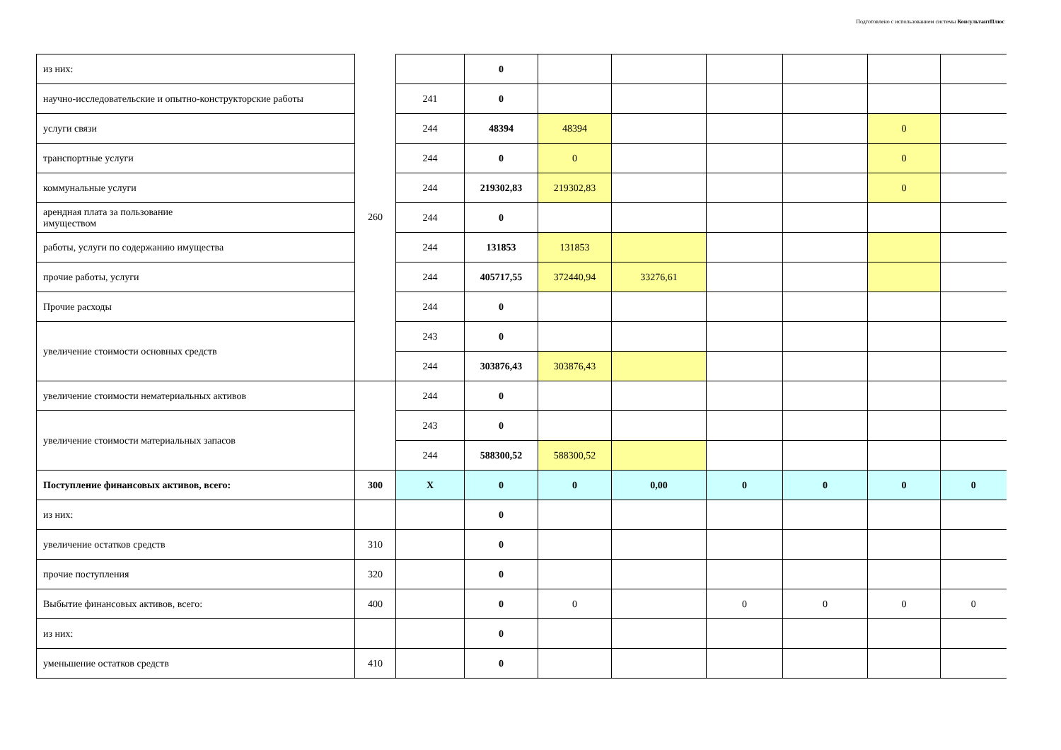Подготовлено с использованием системы КонсультантПлюс
| из них: | 260 | | 0 | | | | | | |
| научно-исследовательские и опытно-конструкторские работы | | 241 | 0 | | | | | | |
| услуги связи | | 244 | 48394 | 48394 | | | | 0 | |
| транспортные услуги | | 244 | 0 | 0 | | | | 0 | |
| коммунальные услуги | | 244 | 219302,83 | 219302,83 | | | | 0 | |
| арендная плата за пользование имуществом | | 244 | 0 | | | | | | |
| работы, услуги по содержанию имущества | | 244 | 131853 | 131853 | | | | | |
| прочие работы, услуги | | 244 | 405717,55 | 372440,94 | 33276,61 | | | | |
| Прочие расходы | | 244 | 0 | | | | | | |
| увеличение стоимости основных средств | | 243 | 0 | | | | | | |
| | | 244 | 303876,43 | 303876,43 | | | | | |
| увеличение стоимости нематериальных активов | | 244 | 0 | | | | | | |
| увеличение стоимости материальных запасов | | 243 | 0 | | | | | | |
| | | 244 | 588300,52 | 588300,52 | | | | | |
| Поступление финансовых активов, всего: | 300 | X | 0 | 0 | 0,00 | 0 | 0 | 0 | 0 |
| из них: | | | 0 | | | | | | |
| увеличение остатков средств | 310 | | 0 | | | | | | |
| прочие поступления | 320 | | 0 | | | | | | |
| Выбытие финансовых активов, всего: | 400 | | 0 | 0 | | 0 | 0 | 0 | 0 |
| из них: | | | 0 | | | | | | |
| уменьшение остатков средств | 410 | | 0 | | | | | | |